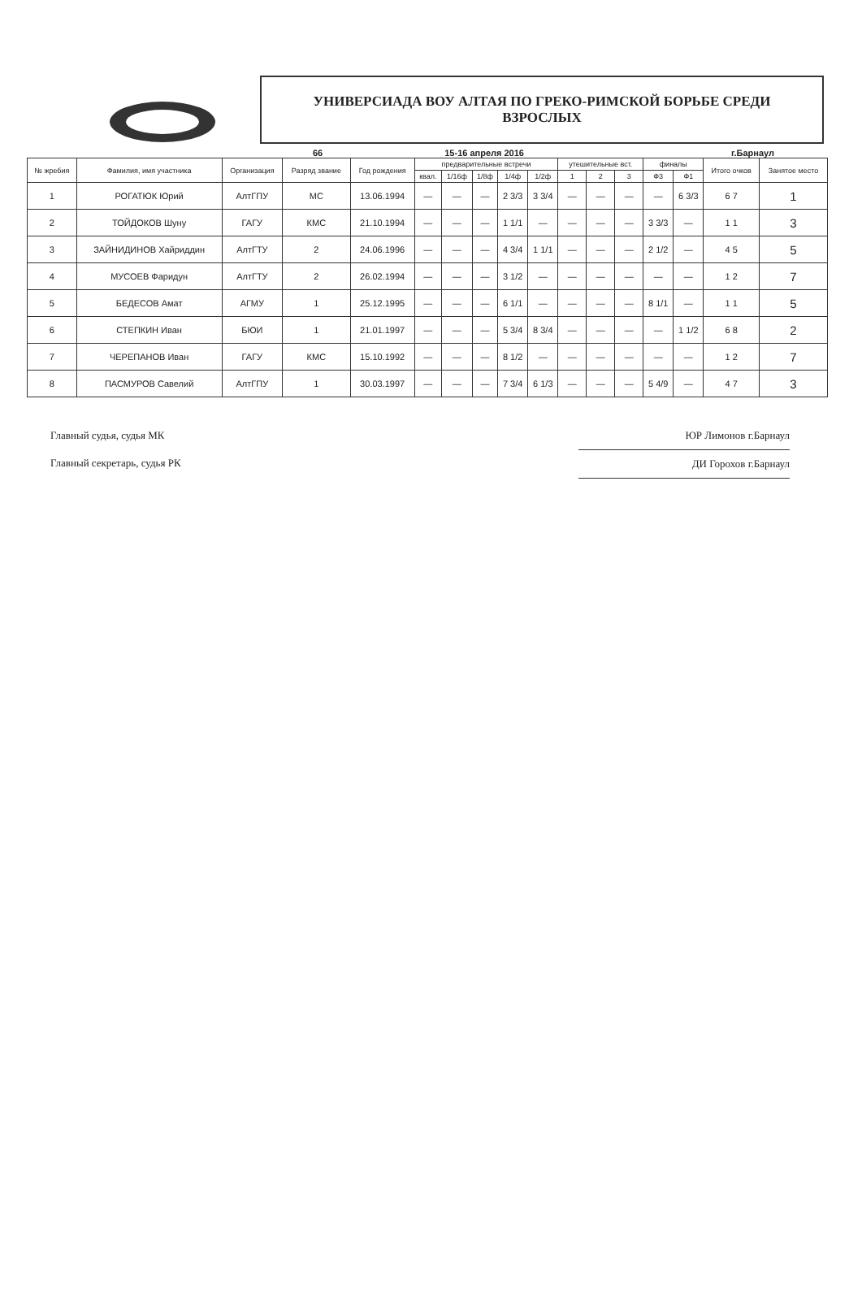УНИВЕРСИАДА ВОУ АЛТАЯ ПО ГРЕКО-РИМСКОЙ БОРЬБЕ СРЕДИ
ВЗРОСЛЫХ
66 15-16 апреля 2016 г.Барнаул
| № жребия | Фамилия, имя участника | Организация | Разряд звание | Год рождения | предварительные встречи | | | | | утешительные вст. | | | финалы | | Итого очков | Занятое место |
| --- | --- | --- | --- | --- | --- | --- | --- | --- | --- | --- | --- | --- | --- | --- | --- | --- |
| | | | | | квал. | 1/16ф | 1/8ф | 1/4ф | 1/2ф | 1 | 2 | 3 | Ф3 | Ф1 | | |
| 1 | РОГАТЮК Юрий | АлтГПУ | МС | 13.06.1994 | — | — | — | 2 3/3 | 3 3/4 | — | — | — | — | 6 3/3 | 6 7 | 1 |
| 2 | ТОЙДОКОВ Шуну | ГАГУ | КМС | 21.10.1994 | — | — | — | 1 1/1 | — | — | — | — | 3 3/3 | — | 1 1 | 3 |
| 3 | ЗАЙНИДИНОВ Хайриддин | АлтГТУ | 2 | 24.06.1996 | — | — | — | 4 3/4 | 1 1/1 | — | — | — | 2 1/2 | — | 4 5 | 5 |
| 4 | МУСОЕВ Фаридун | АлтГТУ | 2 | 26.02.1994 | — | — | — | 3 1/2 | — | — | — | — | — | — | 1 2 | 7 |
| 5 | БЕДЕСОВ Амат | АГМУ | 1 | 25.12.1995 | — | — | — | 6 1/1 | — | — | — | — | 8 1/1 | — | 1 1 | 5 |
| 6 | СТЕПКИН Иван | БЮИ | 1 | 21.01.1997 | — | — | — | 5 3/4 | 8 3/4 | — | — | — | — | 1 1/2 | 6 8 | 2 |
| 7 | ЧЕРЕПАНОВ Иван | ГАГУ | КМС | 15.10.1992 | — | — | — | 8 1/2 | — | — | — | — | — | — | 1 2 | 7 |
| 8 | ПАСМУРОВ Савелий | АлтГПУ | 1 | 30.03.1997 | — | — | — | 7 3/4 | 6 1/3 | — | — | — | 5 4/9 | — | 4 7 | 3 |
Главный судья, судья МК
Главный секретарь, судья РК
ЮР Лимонов г.Барнаул
ДИ Горохов г.Барнаул